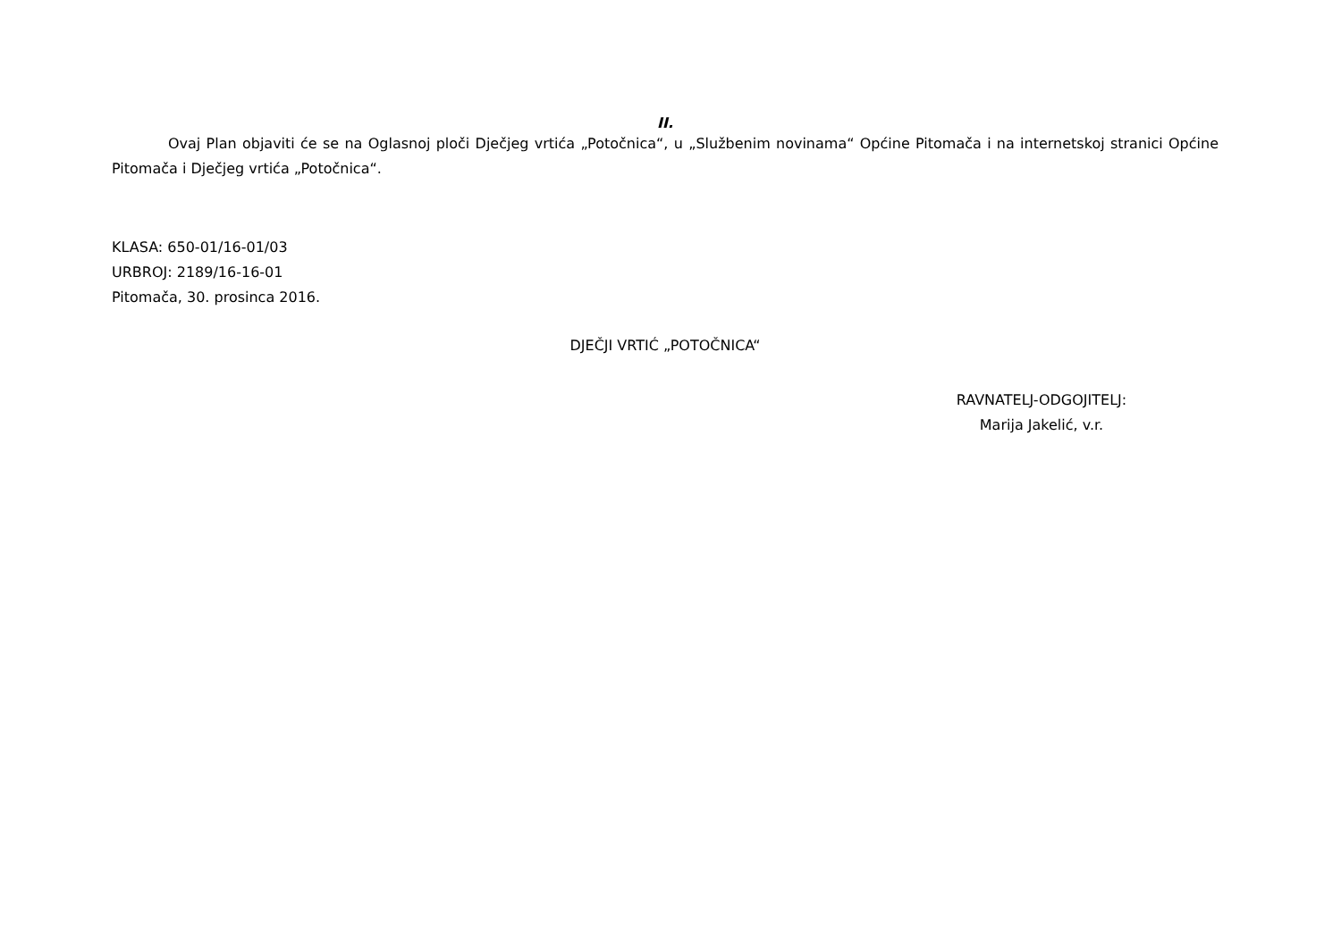II.
Ovaj Plan objaviti će se na Oglasnoj ploči Dječjeg vrtića „Potočnica“, u „Službenim novinama“ Općine Pitomača i na internetskoj stranici Općine Pitomača i Dječjeg vrtića „Potočnica“.
KLASA: 650-01/16-01/03
URBROJ: 2189/16-16-01
Pitomača, 30. prosinca 2016.
DJEČJI VRTIĆ „POTOČNICA“
RAVNATELJ-ODGOJITELJ:
Marija Jakelić, v.r.